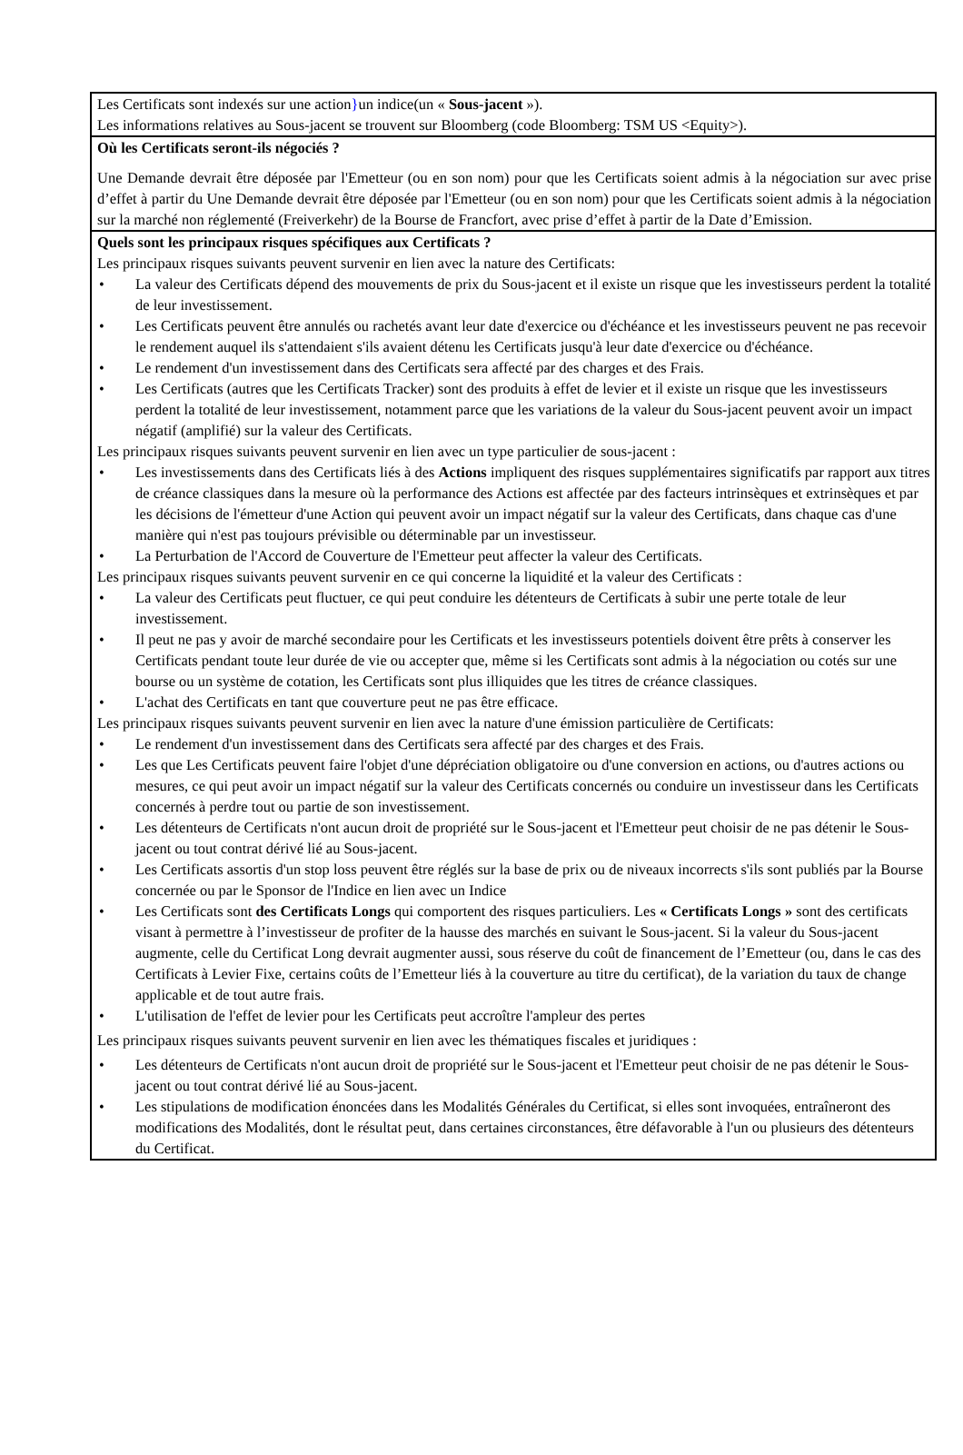Les Certificats sont indexés sur une action}un indice(un « Sous-jacent »).
Les informations relatives au Sous-jacent se trouvent sur Bloomberg (code Bloomberg: TSM US <Equity>).
Où les Certificats seront-ils négociés ?
Une Demande devrait être déposée par l'Emetteur (ou en son nom) pour que les Certificats soient admis à la négociation sur avec prise d’effet à partir du Une Demande devrait être déposée par l'Emetteur (ou en son nom) pour que les Certificats soient admis à la négociation sur la marché non réglementé (Freiverkehr) de la Bourse de Francfort, avec prise d’effet à partir de la Date d’Emission.
Quels sont les principaux risques spécifiques aux Certificats ?
Les principaux risques suivants peuvent survenir en lien avec la nature des Certificats:
• La valeur des Certificats dépend des mouvements de prix du Sous-jacent et il existe un risque que les investisseurs perdent la totalité de leur investissement.
• Les Certificats peuvent être annulés ou rachetés avant leur date d'exercice ou d'échéance et les investisseurs peuvent ne pas recevoir le rendement auquel ils s'attendaient s'ils avaient détenu les Certificats jusqu'à leur date d'exercice ou d'échéance.
• Le rendement d'un investissement dans des Certificats sera affecté par des charges et des Frais.
• Les Certificats (autres que les Certificats Tracker) sont des produits à effet de levier et il existe un risque que les investisseurs perdent la totalité de leur investissement, notamment parce que les variations de la valeur du Sous-jacent peuvent avoir un impact négatif (amplifié) sur la valeur des Certificats.
Les principaux risques suivants peuvent survenir en lien avec un type particulier de sous-jacent :
• Les investissements dans des Certificats liés à des Actions impliquent des risques supplémentaires significatifs par rapport aux titres de créance classiques dans la mesure où la performance des Actions est affectée par des facteurs intrinsèques et extrinsèques et par les décisions de l'émetteur d'une Action qui peuvent avoir un impact négatif sur la valeur des Certificats, dans chaque cas d'une manière qui n'est pas toujours prévisible ou déterminable par un investisseur.
• La Perturbation de l'Accord de Couverture de l'Emetteur peut affecter la valeur des Certificats.
Les principaux risques suivants peuvent survenir en ce qui concerne la liquidité et la valeur des Certificats :
• La valeur des Certificats peut fluctuer, ce qui peut conduire les détenteurs de Certificats à subir une perte totale de leur investissement.
• Il peut ne pas y avoir de marché secondaire pour les Certificats et les investisseurs potentiels doivent être prêts à conserver les Certificats pendant toute leur durée de vie ou accepter que, même si les Certificats sont admis à la négociation ou cotés sur une bourse ou un système de cotation, les Certificats sont plus illiquides que les titres de créance classiques.
• L'achat des Certificats en tant que couverture peut ne pas être efficace.
Les principaux risques suivants peuvent survenir en lien avec la nature d'une émission particulière de Certificats:
• Le rendement d'un investissement dans des Certificats sera affecté par des charges et des Frais.
• Les que Les Certificats peuvent faire l'objet d'une dépréciation obligatoire ou d'une conversion en actions, ou d'autres actions ou mesures, ce qui peut avoir un impact négatif sur la valeur des Certificats concernés ou conduire un investisseur dans les Certificats concernés à perdre tout ou partie de son investissement.
• Les détenteurs de Certificats n'ont aucun droit de propriété sur le Sous-jacent et l'Emetteur peut choisir de ne pas détenir le Sous-jacent ou tout contrat dérivé lié au Sous-jacent.
• Les Certificats assortis d'un stop loss peuvent être réglés sur la base de prix ou de niveaux incorrects s'ils sont publiés par la Bourse concernée ou par le Sponsor de l'Indice en lien avec un Indice
• Les Certificats sont des Certificats Longs qui comportent des risques particuliers. Les « Certificats Longs » sont des certificats visant à permettre à l’investisseur de profiter de la hausse des marchés en suivant le Sous-jacent. Si la valeur du Sous-jacent augmente, celle du Certificat Long devrait augmenter aussi, sous réserve du coût de financement de l’Emetteur (ou, dans le cas des Certificats à Levier Fixe, certains coûts de l’Emetteur liés à la couverture au titre du certificat), de la variation du taux de change applicable et de tout autre frais.
• L'utilisation de l'effet de levier pour les Certificats peut accroître l'ampleur des pertes
Les principaux risques suivants peuvent survenir en lien avec les thématiques fiscales et juridiques :
• Les détenteurs de Certificats n'ont aucun droit de propriété sur le Sous-jacent et l'Emetteur peut choisir de ne pas détenir le Sous-jacent ou tout contrat dérivé lié au Sous-jacent.
• Les stipulations de modification énoncées dans les Modalités Générales du Certificat, si elles sont invoquées, entraîneront des modifications des Modalités, dont le résultat peut, dans certaines circonstances, être défavorable à l'un ou plusieurs des détenteurs du Certificat.